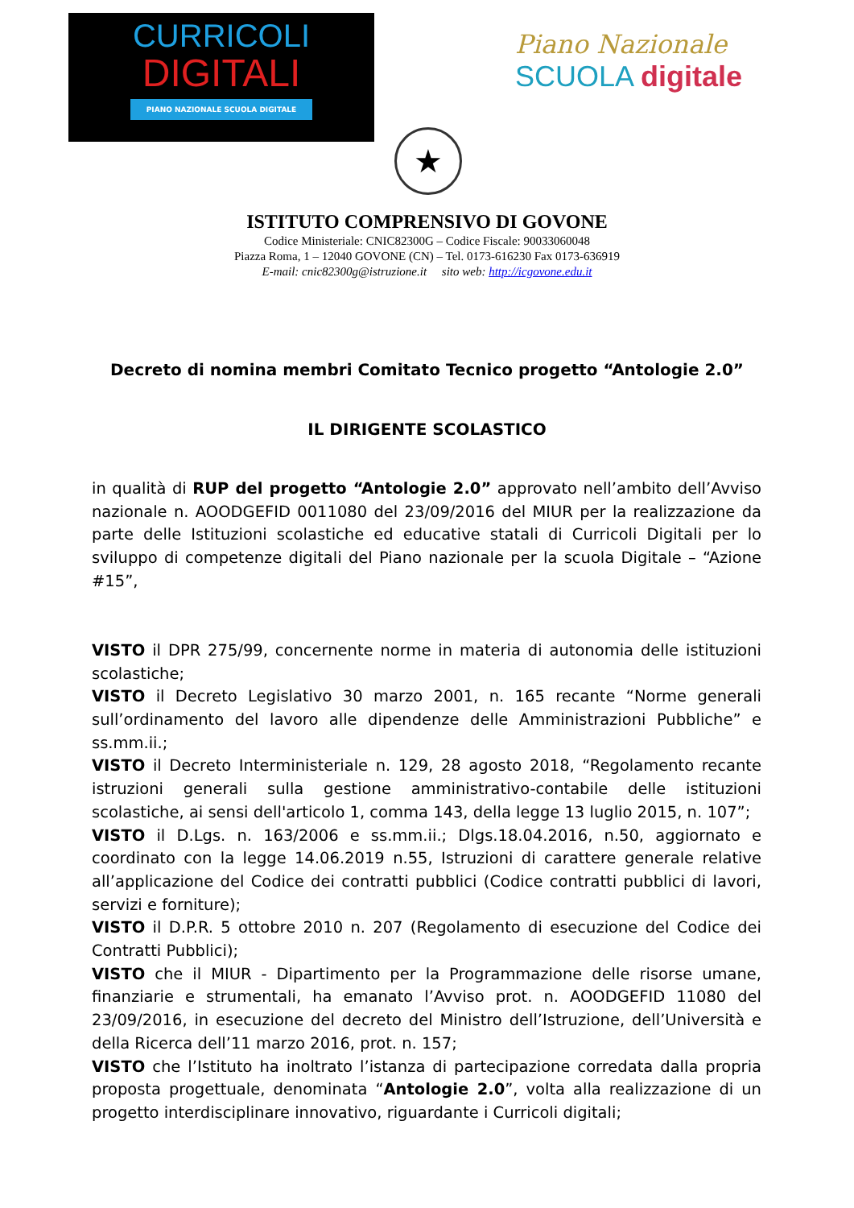CURRICOLI
DIGITALI
PIANO NAZIONALE SCUOLA DIGITALE
Piano Nazionale
SCUOLA digitale
★
ISTITUTO COMPRENSIVO DI GOVONE
Codice Ministeriale: CNIC82300G – Codice Fiscale: 90033060048
Piazza Roma, 1 – 12040 GOVONE (CN) – Tel. 0173-616230 Fax 0173-636919
E-mail: cnic82300g@istruzione.it sito web: http://icgovone.edu.it
Decreto di nomina membri Comitato Tecnico progetto “Antologie 2.0”
IL DIRIGENTE SCOLASTICO
in qualità di RUP del progetto “Antologie 2.0” approvato nell’ambito dell’Avviso nazionale n. AOODGEFID 0011080 del 23/09/2016 del MIUR per la realizzazione da parte delle Istituzioni scolastiche ed educative statali di Curricoli Digitali per lo sviluppo di competenze digitali del Piano nazionale per la scuola Digitale – “Azione #15”,
VISTO il DPR 275/99, concernente norme in materia di autonomia delle istituzioni scolastiche;
VISTO il Decreto Legislativo 30 marzo 2001, n. 165 recante “Norme generali sull’ordinamento del lavoro alle dipendenze delle Amministrazioni Pubbliche” e ss.mm.ii.;
VISTO il Decreto Interministeriale n. 129, 28 agosto 2018, “Regolamento recante istruzioni generali sulla gestione amministrativo-contabile delle istituzioni scolastiche, ai sensi dell'articolo 1, comma 143, della legge 13 luglio 2015, n. 107”;
VISTO il D.Lgs. n. 163/2006 e ss.mm.ii.; Dlgs.18.04.2016, n.50, aggiornato e coordinato con la legge 14.06.2019 n.55, Istruzioni di carattere generale relative all’applicazione del Codice dei contratti pubblici (Codice contratti pubblici di lavori, servizi e forniture);
VISTO il D.P.R. 5 ottobre 2010 n. 207 (Regolamento di esecuzione del Codice dei Contratti Pubblici);
VISTO che il MIUR - Dipartimento per la Programmazione delle risorse umane, finanziarie e strumentali, ha emanato l’Avviso prot. n. AOODGEFID 11080 del 23/09/2016, in esecuzione del decreto del Ministro dell’Istruzione, dell’Università e della Ricerca dell’11 marzo 2016, prot. n. 157;
VISTO che l’Istituto ha inoltrato l’istanza di partecipazione corredata dalla propria proposta progettuale, denominata “Antologie 2.0”, volta alla realizzazione di un progetto interdisciplinare innovativo, riguardante i Curricoli digitali;